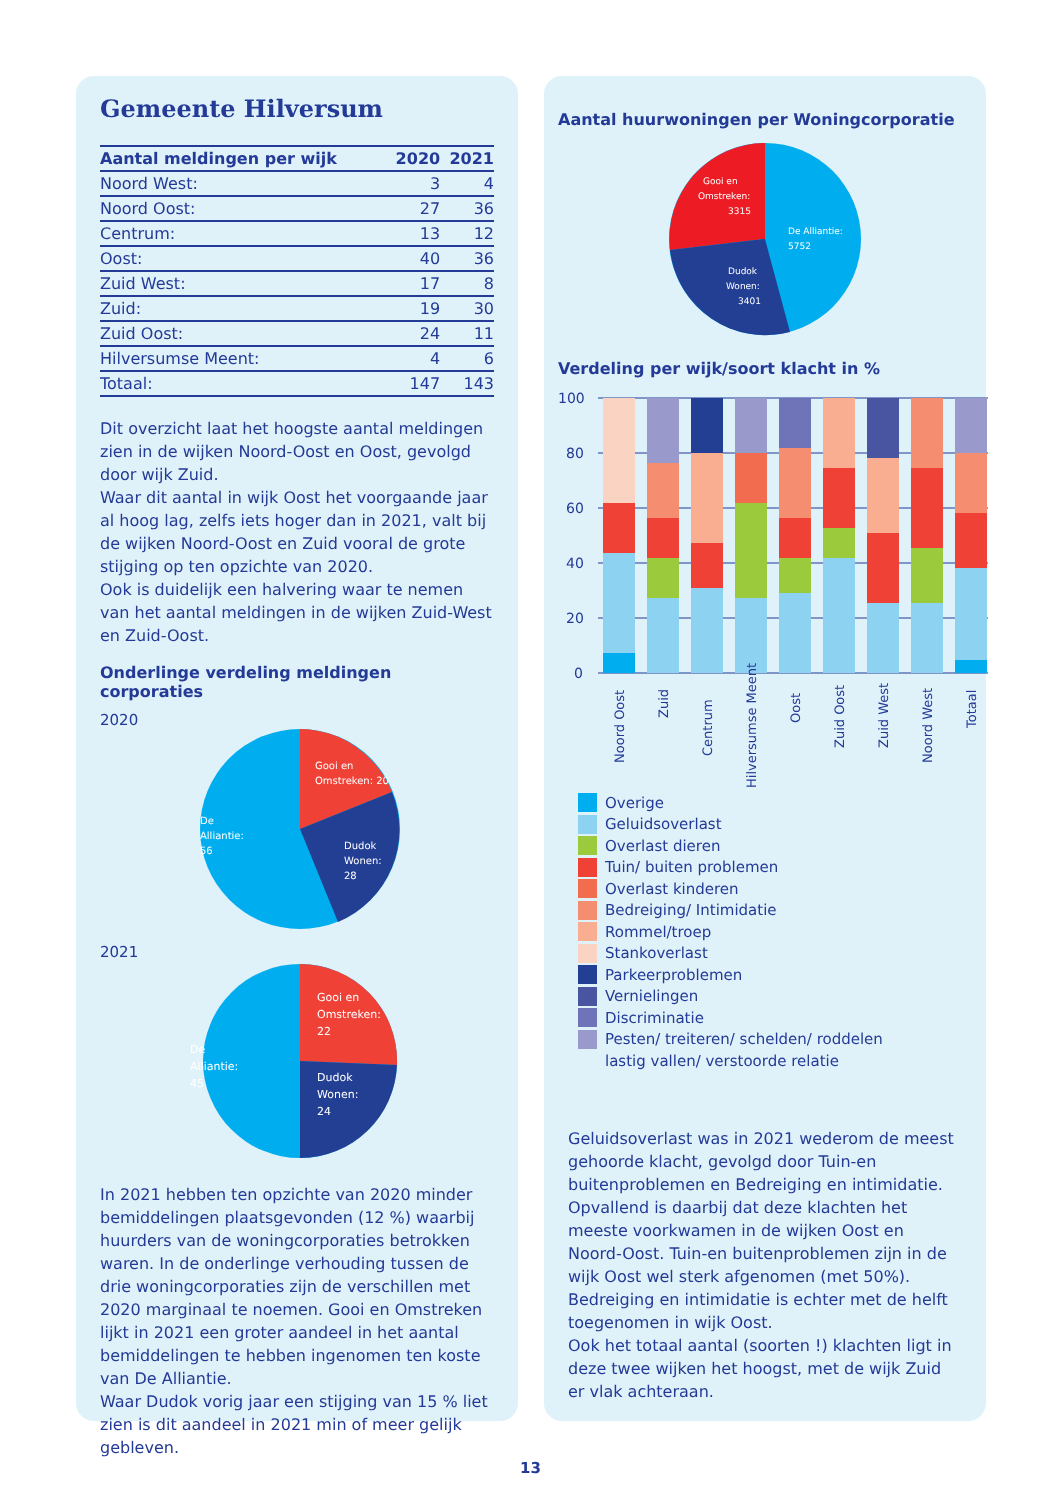Gemeente Hilversum
| Aantal meldingen per wijk | 2020 | 2021 |
| --- | --- | --- |
| Noord West: | 3 | 4 |
| Noord Oost: | 27 | 36 |
| Centrum: | 13 | 12 |
| Oost: | 40 | 36 |
| Zuid West: | 17 | 8 |
| Zuid: | 19 | 30 |
| Zuid Oost: | 24 | 11 |
| Hilversumse Meent: | 4 | 6 |
| Totaal: | 147 | 143 |
Dit overzicht laat het hoogste aantal meldingen zien in de wijken Noord-Oost en Oost, gevolgd door wijk Zuid.
Waar dit aantal in wijk Oost het voorgaande jaar al hoog lag, zelfs iets hoger dan in 2021, valt bij de wijken Noord-Oost en Zuid vooral de grote stijging op ten opzichte van 2020.
Ook is duidelijk een halvering waar te nemen van het aantal meldingen in de wijken Zuid-West en Zuid-Oost.
Onderlinge verdeling meldingen corporaties
2020
Gooi en
Omstreken: 20
De
Alliantie:
56
Dudok
Wonen:
28
2021
Gooi en
Omstreken:
22
De
Alliantie:
45
Dudok
Wonen:
24
In 2021 hebben ten opzichte van 2020 minder bemiddelingen plaatsgevonden (12 %) waarbij huurders van de woningcorporaties betrokken waren. In de onderlinge verhouding tussen de drie woningcorporaties zijn de verschillen met 2020 marginaal te noemen. Gooi en Omstreken lijkt in 2021 een groter aandeel in het aantal bemiddelingen te hebben ingenomen ten koste van De Alliantie.
Waar Dudok vorig jaar een stijging van 15 % liet zien is dit aandeel in 2021 min of meer gelijk gebleven.
Aantal huurwoningen per Woningcorporatie
Gooi en
Omstreken:
3315
De Alliantie:
5752
Dudok
Wonen:
3401
Verdeling per wijk/soort klacht in %
100
80
60
40
20
0
Noord Oost
Zuid
Centrum
Hilversumse Meent
Oost
Zuid Oost
Zuid West
Noord West
Totaal
Overige
Geluidsoverlast
Overlast dieren
Tuin/ buiten problemen
Overlast kinderen
Bedreiging/ Intimidatie
Rommel/troep
Stankoverlast
Parkeerproblemen
Vernielingen
Discriminatie
Pesten/ treiteren/ schelden/ roddelen
lastig vallen/ verstoorde relatie
Geluidsoverlast was in 2021 wederom de meest gehoorde klacht, gevolgd door Tuin-en buitenproblemen en Bedreiging en intimidatie. Opvallend is daarbij dat deze klachten het meeste voorkwamen in de wijken Oost en Noord-Oost. Tuin-en buitenproblemen zijn in de wijk Oost wel sterk afgenomen (met 50%).
Bedreiging en intimidatie is echter met de helft toegenomen in wijk Oost.
Ook het totaal aantal (soorten !) klachten ligt in deze twee wijken het hoogst, met de wijk Zuid er vlak achteraan.
13